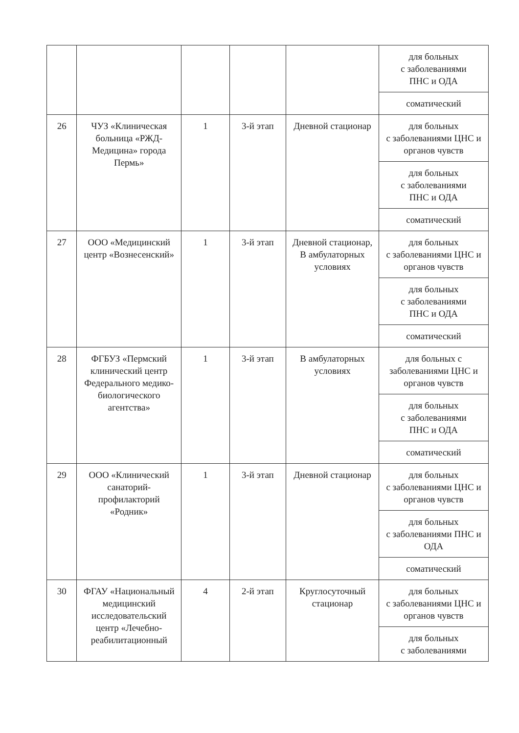| | | | | | для больных с заболеваниями ПНС и ОДА |
| | | | | | соматический |
| 26 | ЧУЗ «Клиническая больница «РЖД-Медицина» города Пермь» | 1 | 3-й этап | Дневной стационар | для больных с заболеваниями ЦНС и органов чувств |
| | | | | | для больных с заболеваниями ПНС и ОДА |
| | | | | | соматический |
| 27 | ООО «Медицинский центр «Вознесенский» | 1 | 3-й этап | Дневной стационар, В амбулаторных условиях | для больных с заболеваниями ЦНС и органов чувств |
| | | | | | для больных с заболеваниями ПНС и ОДА |
| | | | | | соматический |
| 28 | ФГБУЗ «Пермский клинический центр Федерального медико-биологического агентства» | 1 | 3-й этап | В амбулаторных условиях | для больных с заболеваниями ЦНС и органов чувств |
| | | | | | для больных с заболеваниями ПНС и ОДА |
| | | | | | соматический |
| 29 | ООО «Клинический санаторий-профилакторий «Родник» | 1 | 3-й этап | Дневной стационар | для больных с заболеваниями ЦНС и органов чувств |
| | | | | | для больных с заболеваниями ПНС и ОДА |
| | | | | | соматический |
| 30 | ФГАУ «Национальный медицинский исследовательский центр «Лечебно-реабилитационный | 4 | 2-й этап | Круглосуточный стационар | для больных с заболеваниями ЦНС и органов чувств |
| | | | | | для больных с заболеваниями |